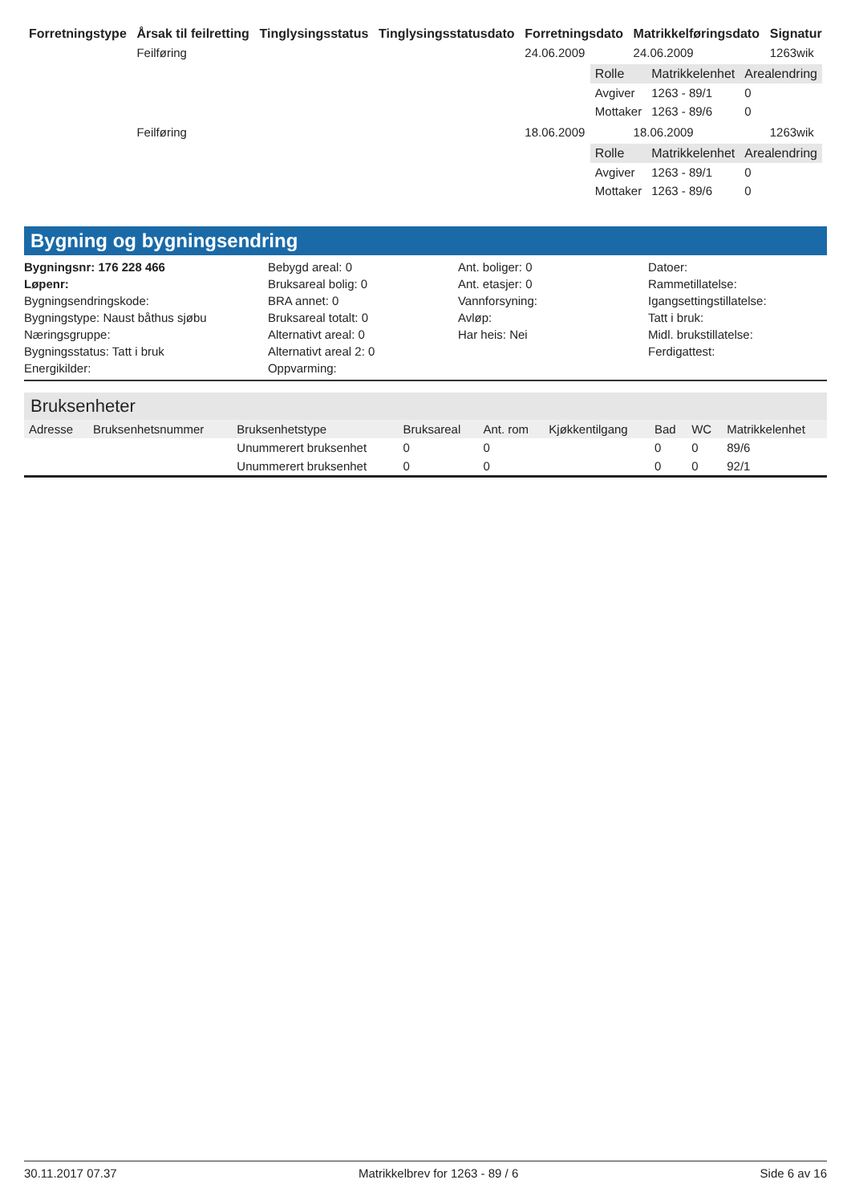| Forretningstype | Årsak til feilretting | Tinglysingsstatus | Tinglysingsstatusdato | Forretningsdato | Matrikkelføringsdato | Signatur |
| --- | --- | --- | --- | --- | --- | --- |
| | Feilføring | | | 24.06.2009 | 24.06.2009 | 1263wik |
| / Rolle / Matrikkelenhet / Arealendring / / --- / --- / --- / / Avgiver / 1263 - 89/1 / 0 / / Mottaker / 1263 - 89/6 / 0 / | | | | | | |
| | Feilføring | | | 18.06.2009 | 18.06.2009 | 1263wik |
| / Rolle / Matrikkelenhet / Arealendring / / --- / --- / --- / / Avgiver / 1263 - 89/1 / 0 / / Mottaker / 1263 - 89/6 / 0 / | | | | | | |
Bygning og bygningsendring
Bygningsnr: 176 228 466
Bebygd areal: 0
Ant. boliger: 0
Datoer:
Løpenr:
Bruksareal bolig: 0
Ant. etasjer: 0
Rammetillatelse:
Bygningsendringskode:
BRA annet: 0
Vannforsyning:
Igangsettingstillatelse:
Bygningstype: Naust båthus sjøbu
Bruksareal totalt: 0
Avløp:
Tatt i bruk:
Næringsgruppe:
Alternativt areal: 0
Har heis: Nei
Midl. brukstillatelse:
Bygningsstatus: Tatt i bruk
Alternativt areal 2: 0
Ferdigattest:
Energikilder:
Oppvarming:
Bruksenheter
| Adresse | Bruksenhetsnummer | Bruksenhetstype | Bruksareal | Ant. rom | Kjøkkentilgang | Bad | WC | Matrikkelenhet |
| --- | --- | --- | --- | --- | --- | --- | --- | --- |
| | | Unummerert bruksenhet | 0 | 0 | | 0 | 0 | 89/6 |
| | | Unummerert bruksenhet | 0 | 0 | | 0 | 0 | 92/1 |
30.11.2017 07.37 Matrikkelbrev for 1263 - 89 / 6 Side 6 av 16